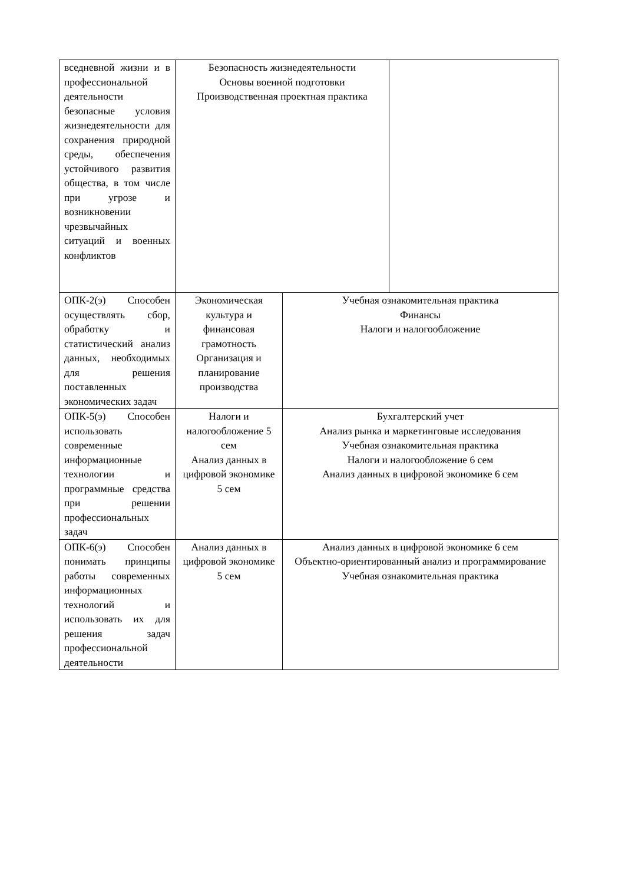| вседневной жизни и в профессиональной деятельности безопасные условия жизнедеятельности для сохранения природной среды, обеспечения устойчивого развития общества, в том числе при угрозе и возникновении чрезвычайных ситуаций и военных конфликтов | Безопасность жизнедеятельности Основы военной подготовки Производственная проектная практика | | |
| ОПК-2(э) Способен осуществлять сбор, обработку и статистический анализ данных, необходимых для решения поставленных экономических задач | Экономическая культура и финансовая грамотность Организация и планирование производства | Учебная ознакомительная практика Финансы Налоги и налогообложение | |
| ОПК-5(э) Способен использовать современные информационные технологии и программные средства при решении профессиональных задач | Налоги и налогообложение 5 сем Анализ данных в цифровой экономике 5 сем | Бухгалтерский учет Анализ рынка и маркетинговые исследования Учебная ознакомительная практика Налоги и налогообложение 6 сем Анализ данных в цифровой экономике 6 сем | |
| ОПК-6(э) Способен понимать принципы работы современных информационных технологий и использовать их для решения задач профессиональной деятельности | Анализ данных в цифровой экономике 5 сем | Анализ данных в цифровой экономике 6 сем Объектно-ориентированный анализ и программирование Учебная ознакомительная практика | |